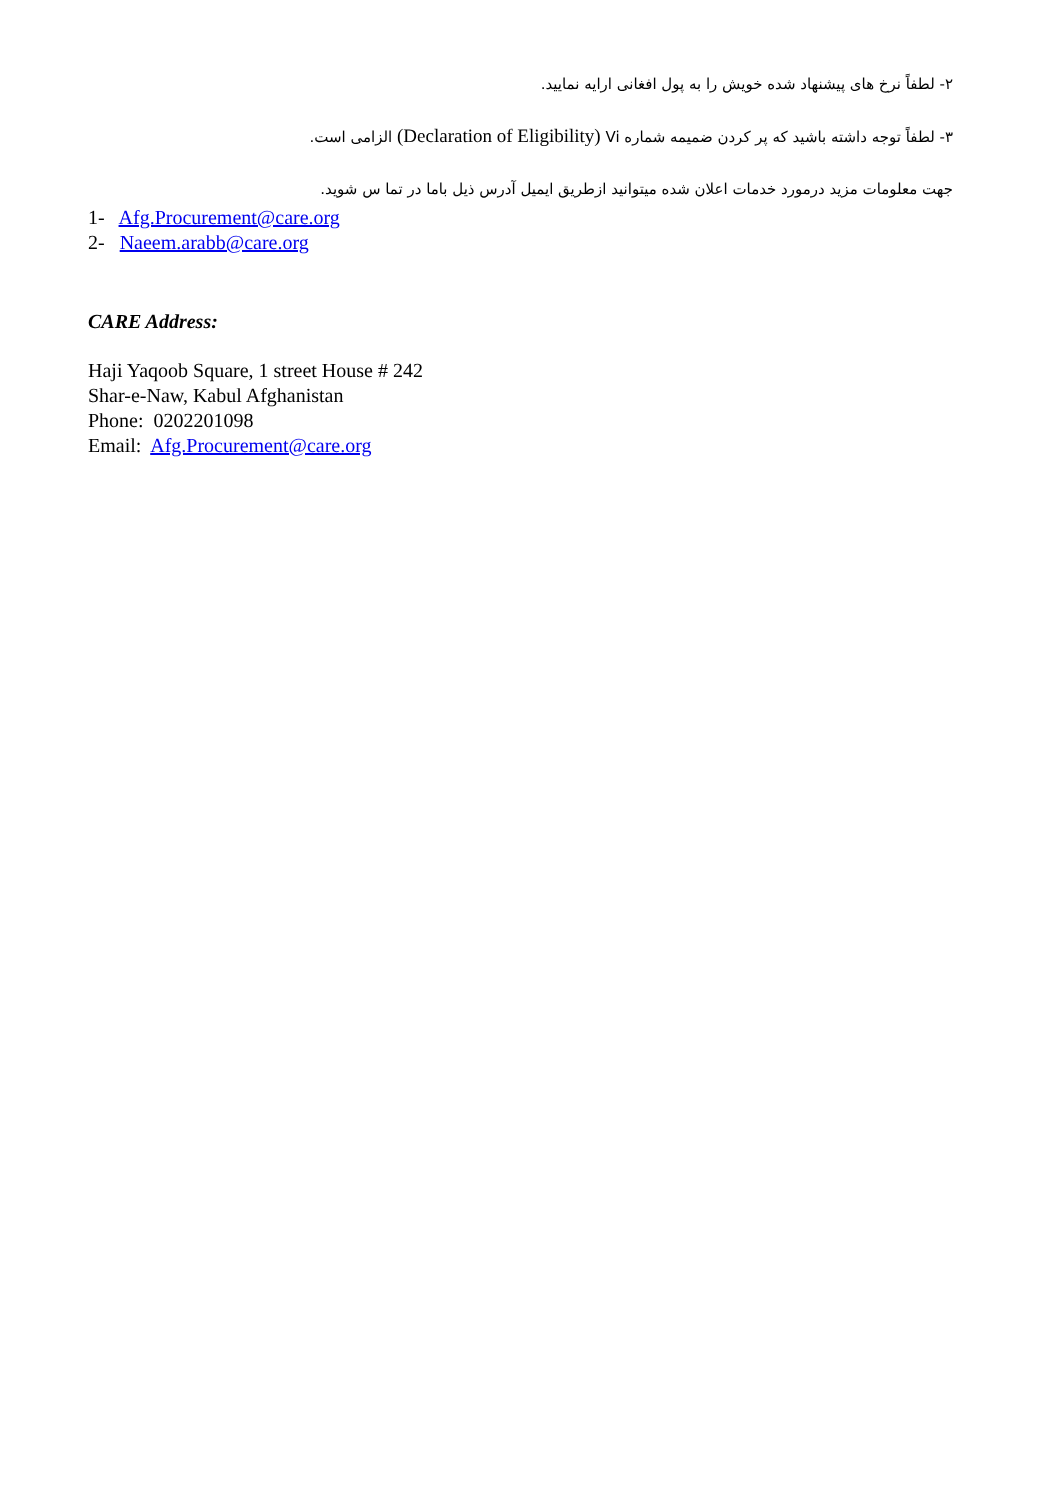۲- لطفاً نرخ های پیشنهاد شده خویش را به پول افغانی ارایه نمایید.
۳- لطفاً توجه داشته باشید که پر کردن ضمیمه شماره Vi (Declaration of Eligibility) الزامی است.
جهت معلومات مزید درمورد خدمات اعلان شده میتوانید ازطریق ایمیل آدرس ذیل باما در تما س شوید.
1- Afg.Procurement@care.org
2- Naeem.arabb@care.org
CARE Address:
Haji Yaqoob Square, 1 street House # 242
Shar-e-Naw, Kabul Afghanistan
Phone: 0202201098
Email: Afg.Procurement@care.org